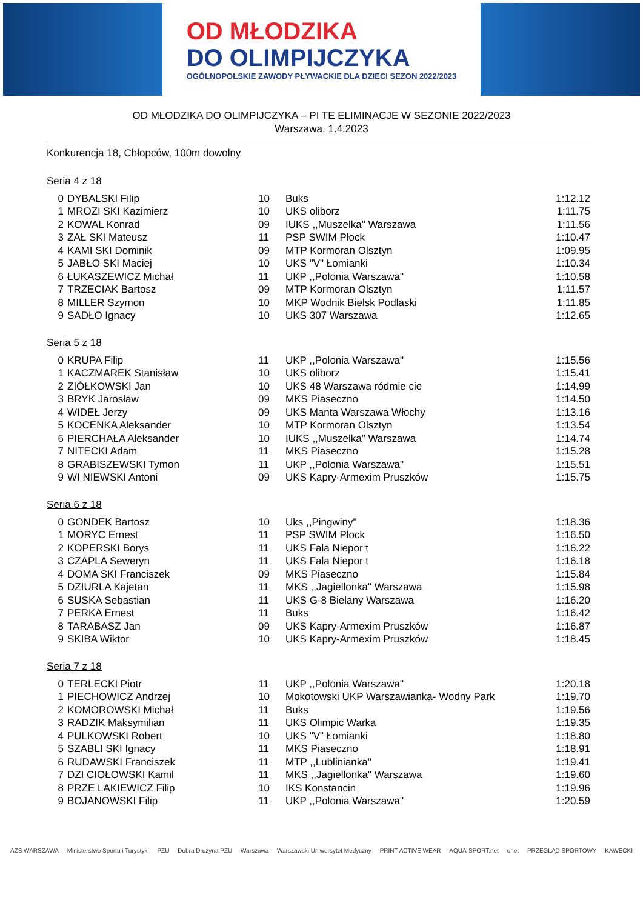OD MŁODZIKA
DO OLIMPIJCZYKA
OGÓLNOPOLSKIE ZAWODY PŁYWACKIE DLA DZIECI SEZON 2022/2023
OD MŁODZIKA DO OLIMPIJCZYKA – PI TE ELIMINACJE W SEZONIE 2022/2023
Warszawa, 1.4.2023
Konkurencja 18, Chłopców, 100m dowolny
Seria 4 z 18
| 0 | DYBALSKI Filip | 10 | Buks | 1:12.12 |
| 1 | MROZI SKI Kazimierz | 10 | UKS oliborz | 1:11.75 |
| 2 | KOWAL Konrad | 09 | IUKS ,,Muszelka" Warszawa | 1:11.56 |
| 3 | ZAŁ SKI Mateusz | 11 | PSP SWIM Płock | 1:10.47 |
| 4 | KAMI SKI Dominik | 09 | MTP Kormoran Olsztyn | 1:09.95 |
| 5 | JABŁO SKI Maciej | 10 | UKS "V" Łomianki | 1:10.34 |
| 6 | ŁUKASZEWICZ Michał | 11 | UKP ,,Polonia Warszawa" | 1:10.58 |
| 7 | TRZECIAK Bartosz | 09 | MTP Kormoran Olsztyn | 1:11.57 |
| 8 | MILLER Szymon | 10 | MKP Wodnik Bielsk Podlaski | 1:11.85 |
| 9 | SADŁO Ignacy | 10 | UKS 307 Warszawa | 1:12.65 |
Seria 5 z 18
| 0 | KRUPA Filip | 11 | UKP ,,Polonia Warszawa" | 1:15.56 |
| 1 | KACZMAREK Stanisław | 10 | UKS oliborz | 1:15.41 |
| 2 | ZIÓŁKOWSKI Jan | 10 | UKS 48 Warszawa ródmie cie | 1:14.99 |
| 3 | BRYK Jarosław | 09 | MKS Piaseczno | 1:14.50 |
| 4 | WIDEŁ Jerzy | 09 | UKS Manta Warszawa Włochy | 1:13.16 |
| 5 | KOCENKA Aleksander | 10 | MTP Kormoran Olsztyn | 1:13.54 |
| 6 | PIERCHAŁA Aleksander | 10 | IUKS ,,Muszelka" Warszawa | 1:14.74 |
| 7 | NITECKI Adam | 11 | MKS Piaseczno | 1:15.28 |
| 8 | GRABISZEWSKI Tymon | 11 | UKP ,,Polonia Warszawa" | 1:15.51 |
| 9 | WI NIEWSKI Antoni | 09 | UKS Kapry-Armexim Pruszków | 1:15.75 |
Seria 6 z 18
| 0 | GONDEK Bartosz | 10 | Uks ,,Pingwiny" | 1:18.36 |
| 1 | MORYC Ernest | 11 | PSP SWIM Płock | 1:16.50 |
| 2 | KOPERSKI Borys | 11 | UKS Fala Niepor t | 1:16.22 |
| 3 | CZAPLA Seweryn | 11 | UKS Fala Niepor t | 1:16.18 |
| 4 | DOMA SKI Franciszek | 09 | MKS Piaseczno | 1:15.84 |
| 5 | DZIURLA Kajetan | 11 | MKS ,,Jagiellonka" Warszawa | 1:15.98 |
| 6 | SUSKA Sebastian | 11 | UKS G-8 Bielany Warszawa | 1:16.20 |
| 7 | PERKA Ernest | 11 | Buks | 1:16.42 |
| 8 | TARABASZ Jan | 09 | UKS Kapry-Armexim Pruszków | 1:16.87 |
| 9 | SKIBA Wiktor | 10 | UKS Kapry-Armexim Pruszków | 1:18.45 |
Seria 7 z 18
| 0 | TERLECKI Piotr | 11 | UKP ,,Polonia Warszawa" | 1:20.18 |
| 1 | PIECHOWICZ Andrzej | 10 | Mokotowski UKP Warszawianka- Wodny Park | 1:19.70 |
| 2 | KOMOROWSKI Michał | 11 | Buks | 1:19.56 |
| 3 | RADZIK Maksymilian | 11 | UKS Olimpic Warka | 1:19.35 |
| 4 | PULKOWSKI Robert | 10 | UKS "V" Łomianki | 1:18.80 |
| 5 | SZABLI SKI Ignacy | 11 | MKS Piaseczno | 1:18.91 |
| 6 | RUDAWSKI Franciszek | 11 | MTP ,,Lublinianka" | 1:19.41 |
| 7 | DZI CIOŁOWSKI Kamil | 11 | MKS ,,Jagiellonka" Warszawa | 1:19.60 |
| 8 | PRZE LAKIEWICZ Filip | 10 | IKS Konstancin | 1:19.96 |
| 9 | BOJANOWSKI Filip | 11 | UKP ,,Polonia Warszawa" | 1:20.59 |
AZS WARSZAWA Ministerstwo Sportu i Turystyki PZU Dobra Drużyna PZU Warszawa Warszawski Uniwersytet Medyczny PRINT ACTIVE WEAR AQUA-SPORT.net onet PRZEGLĄD SPORTOWY KAWECKI